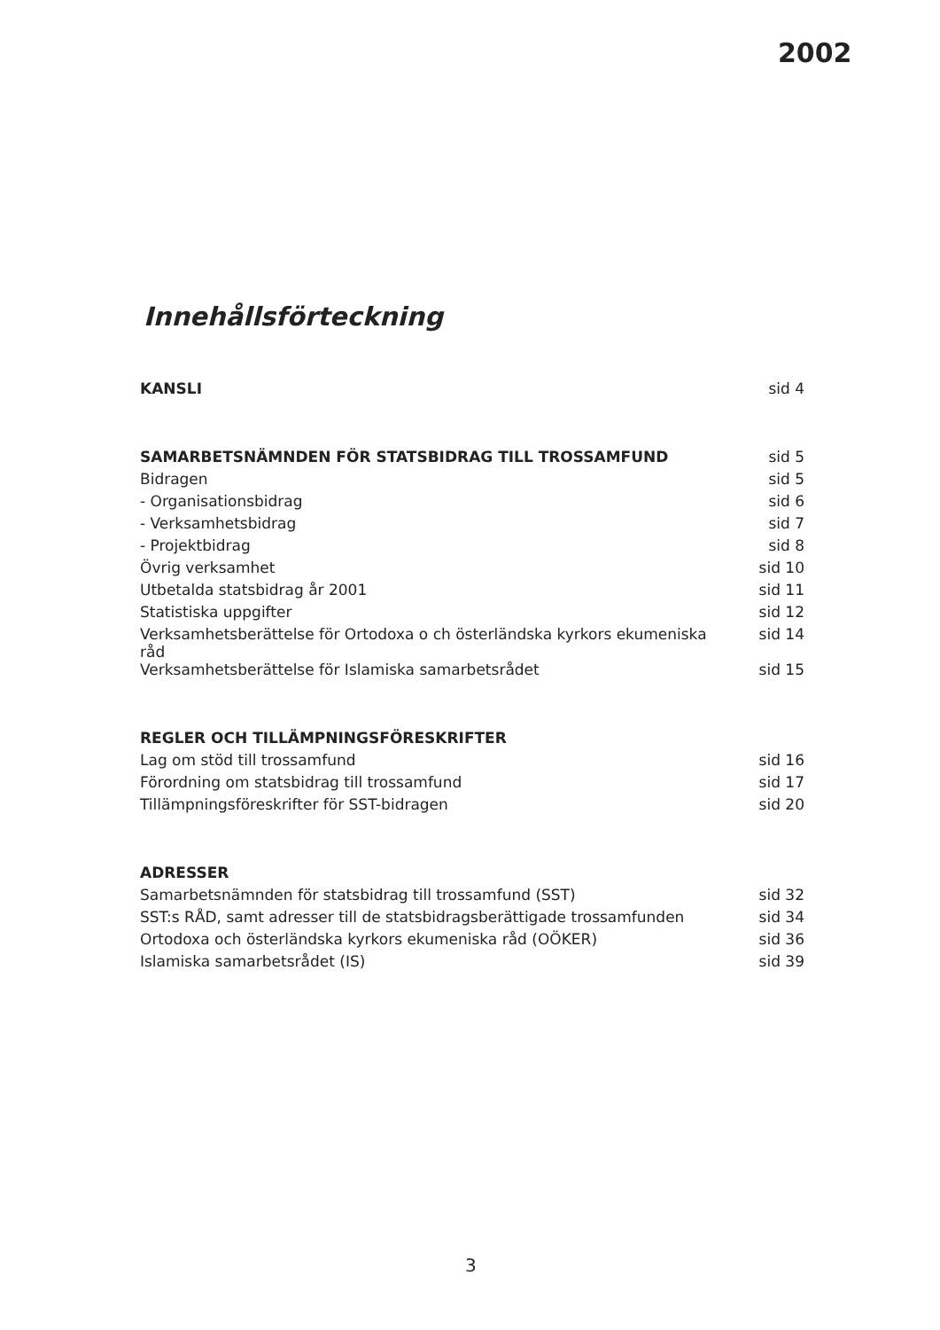2002
Innehållsförteckning
| KANSLI | sid 4 |
| SAMARBETSNÄMNDEN FÖR STATSBIDRAG TILL TROSSAMFUND | sid 5 |
| Bidragen | sid 5 |
| - Organisationsbidrag | sid 6 |
| - Verksamhetsbidrag | sid 7 |
| - Projektbidrag | sid 8 |
| Övrig verksamhet | sid 10 |
| Utbetalda statsbidrag år 2001 | sid 11 |
| Statistiska uppgifter | sid 12 |
| Verksamhetsberättelse för Ortodoxa o ch österländska kyrkors ekumeniska råd | sid 14 |
| Verksamhetsberättelse för Islamiska samarbetsrådet | sid 15 |
| REGLER OCH TILLÄMPNINGSFÖRESKRIFTER | |
| Lag om stöd till trossamfund | sid 16 |
| Förordning om statsbidrag till trossamfund | sid 17 |
| Tillämpningsföreskrifter för SST-bidragen | sid 20 |
| ADRESSER | |
| Samarbetsnämnden för statsbidrag till trossamfund (SST) | sid 32 |
| SST:s RÅD, samt adresser till de statsbidragsberättigade trossamfunden | sid 34 |
| Ortodoxa och österländska kyrkors ekumeniska råd (OÖKER) | sid 36 |
| Islamiska samarbetsrådet (IS) | sid 39 |
3